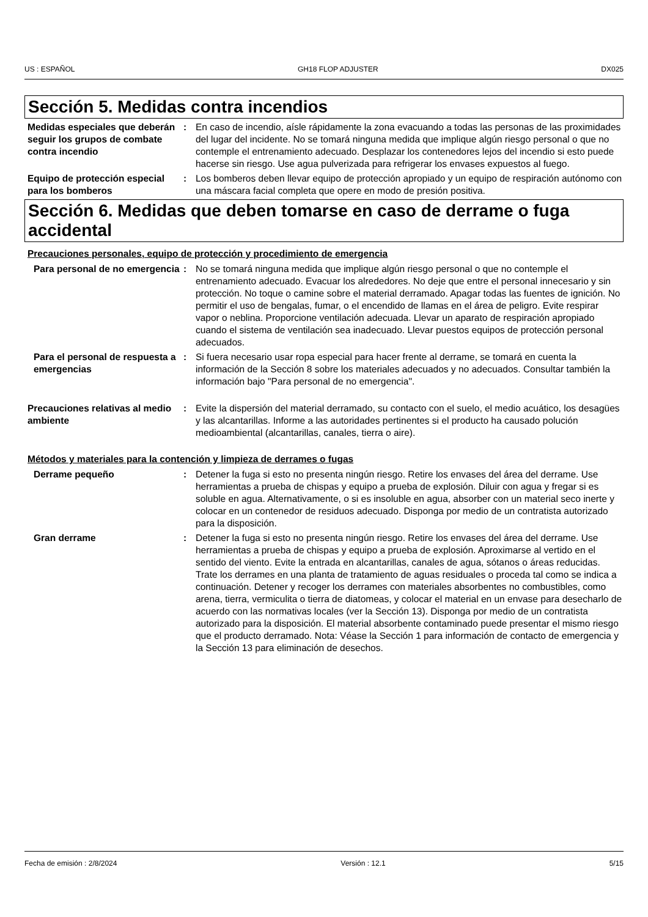US : ESPAÑOL GH18 FLOP ADJUSTER DX025
Sección 5. Medidas contra incendios
Medidas especiales que deberán seguir los grupos de combate contra incendio
: En caso de incendio, aísle rápidamente la zona evacuando a todas las personas de las proximidades del lugar del incidente. No se tomará ninguna medida que implique algún riesgo personal o que no contemple el entrenamiento adecuado. Desplazar los contenedores lejos del incendio si esto puede hacerse sin riesgo. Use agua pulverizada para refrigerar los envases expuestos al fuego.
Equipo de protección especial para los bomberos
: Los bomberos deben llevar equipo de protección apropiado y un equipo de respiración autónomo con una máscara facial completa que opere en modo de presión positiva.
Sección 6. Medidas que deben tomarse en caso de derrame o fuga accidental
Precauciones personales, equipo de protección y procedimiento de emergencia
Para personal de no emergencia
: No se tomará ninguna medida que implique algún riesgo personal o que no contemple el entrenamiento adecuado. Evacuar los alrededores. No deje que entre el personal innecesario y sin protección. No toque o camine sobre el material derramado. Apagar todas las fuentes de ignición. No permitir el uso de bengalas, fumar, o el encendido de llamas en el área de peligro. Evite respirar vapor o neblina. Proporcione ventilación adecuada. Llevar un aparato de respiración apropiado cuando el sistema de ventilación sea inadecuado. Llevar puestos equipos de protección personal adecuados.
Para el personal de respuesta a emergencias
: Si fuera necesario usar ropa especial para hacer frente al derrame, se tomará en cuenta la información de la Sección 8 sobre los materiales adecuados y no adecuados. Consultar también la información bajo "Para personal de no emergencia".
Precauciones relativas al medio ambiente
: Evite la dispersión del material derramado, su contacto con el suelo, el medio acuático, los desagües y las alcantarillas. Informe a las autoridades pertinentes si el producto ha causado polución medioambiental (alcantarillas, canales, tierra o aire).
Métodos y materiales para la contención y limpieza de derrames o fugas
Derrame pequeño : Detener la fuga si esto no presenta ningún riesgo. Retire los envases del área del derrame. Use herramientas a prueba de chispas y equipo a prueba de explosión. Diluir con agua y fregar si es soluble en agua. Alternativamente, o si es insoluble en agua, absorber con un material seco inerte y colocar en un contenedor de residuos adecuado. Disponga por medio de un contratista autorizado para la disposición.
Gran derrame : Detener la fuga si esto no presenta ningún riesgo. Retire los envases del área del derrame. Use herramientas a prueba de chispas y equipo a prueba de explosión. Aproximarse al vertido en el sentido del viento. Evite la entrada en alcantarillas, canales de agua, sótanos o áreas reducidas. Trate los derrames en una planta de tratamiento de aguas residuales o proceda tal como se indica a continuación. Detener y recoger los derrames con materiales absorbentes no combustibles, como arena, tierra, vermiculita o tierra de diatomeas, y colocar el material en un envase para desecharlo de acuerdo con las normativas locales (ver la Sección 13). Disponga por medio de un contratista autorizado para la disposición. El material absorbente contaminado puede presentar el mismo riesgo que el producto derramado. Nota: Véase la Sección 1 para información de contacto de emergencia y la Sección 13 para eliminación de desechos.
Fecha de emisión : 2/8/2024 Versión : 12.1 5/15